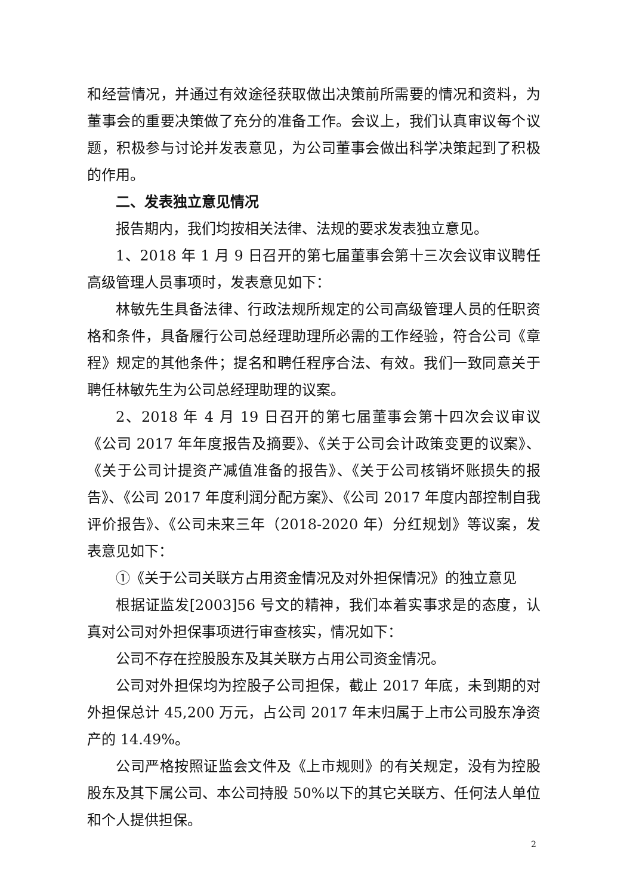和经营情况，并通过有效途径获取做出决策前所需要的情况和资料，为董事会的重要决策做了充分的准备工作。会议上，我们认真审议每个议题，积极参与讨论并发表意见，为公司董事会做出科学决策起到了积极的作用。
二、发表独立意见情况
报告期内，我们均按相关法律、法规的要求发表独立意见。
1、2018 年 1 月 9 日召开的第七届董事会第十三次会议审议聘任高级管理人员事项时，发表意见如下：
林敏先生具备法律、行政法规所规定的公司高级管理人员的任职资格和条件，具备履行公司总经理助理所必需的工作经验，符合公司《章程》规定的其他条件；提名和聘任程序合法、有效。我们一致同意关于聘任林敏先生为公司总经理助理的议案。
2、2018 年 4 月 19 日召开的第七届董事会第十四次会议审议《公司 2017 年年度报告及摘要》、《关于公司会计政策变更的议案》、《关于公司计提资产减值准备的报告》、《关于公司核销坏账损失的报告》、《公司 2017 年度利润分配方案》、《公司 2017 年度内部控制自我评价报告》、《公司未来三年（2018-2020 年）分红规划》等议案，发表意见如下：
①《关于公司关联方占用资金情况及对外担保情况》的独立意见
根据证监发[2003]56 号文的精神，我们本着实事求是的态度，认真对公司对外担保事项进行审查核实，情况如下：
公司不存在控股股东及其关联方占用公司资金情况。
公司对外担保均为控股子公司担保，截止 2017 年底，未到期的对外担保总计 45,200 万元，占公司 2017 年末归属于上市公司股东净资产的 14.49%。
公司严格按照证监会文件及《上市规则》的有关规定，没有为控股股东及其下属公司、本公司持股 50%以下的其它关联方、任何法人单位和个人提供担保。
2